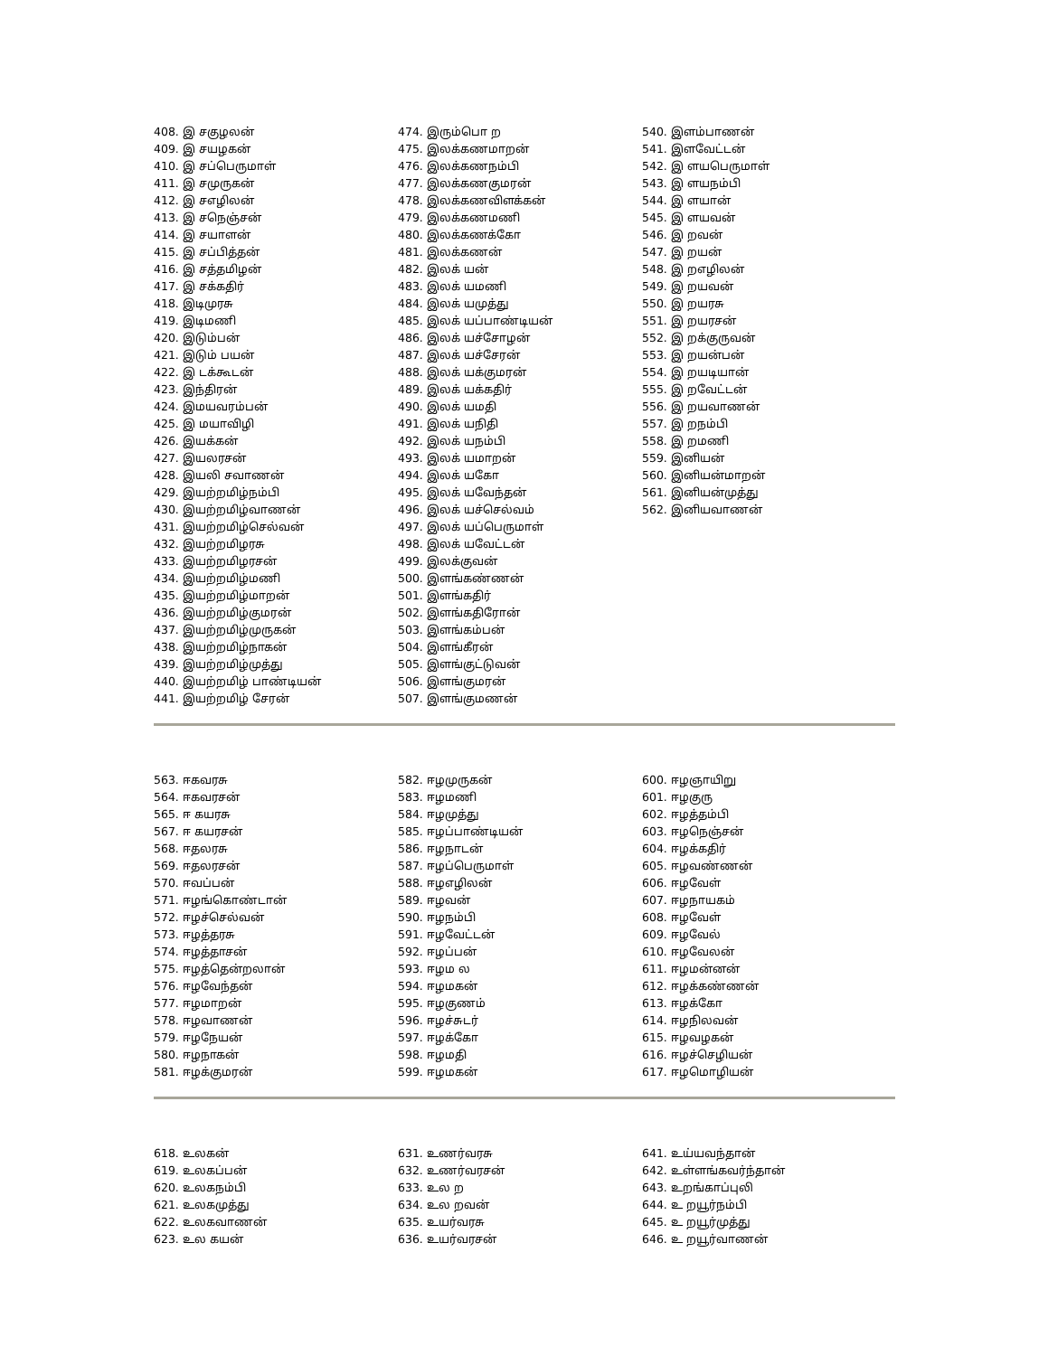408. இ சகுழலன்
409. இ சயழகன்
410. இ சப்பெருமாள்
411. இ சமுருகன்
412. இ சஎழிலன்
413. இ சநெஞ்சன்
414. இ சயாளன்
415. இ சப்பித்தன்
416. இ சத்தமிழன்
417. இ சக்கதிர்
418. இடிமுரசு
419. இடிமணி
420. இடும்பன்
421. இடும் பயன்
422. இ டக்கூடன்
423. இந்திரன்
424. இமயவரம்பன்
425. இ மயாவிழி
426. இயக்கன்
427. இயலரசன்
428. இயலி சவாணன்
429. இயற்றமிழ்நம்பி
430. இயற்றமிழ்வாணன்
431. இயற்றமிழ்செல்வன்
432. இயற்றமிழரசு
433. இயற்றமிழரசன்
434. இயற்றமிழ்மணி
435. இயற்றமிழ்மாறன்
436. இயற்றமிழ்குமரன்
437. இயற்றமிழ்முருகன்
438. இயற்றமிழ்நாகன்
439. இயற்றமிழ்முத்து
440. இயற்றமிழ் பாண்டியன்
441. இயற்றமிழ் சேரன்
474. இரும்பொ ற
475. இலக்கணமாறன்
476. இலக்கணநம்பி
477. இலக்கணகுமரன்
478. இலக்கணவிளக்கன்
479. இலக்கணமணி
480. இலக்கணக்கோ
481. இலக்கணன்
482. இலக் யன்
483. இலக் யமணி
484. இலக் யமுத்து
485. இலக் யப்பாண்டியன்
486. இலக் யச்சோழன்
487. இலக் யச்சேரன்
488. இலக் யக்குமரன்
489. இலக் யக்கதிர்
490. இலக் யமதி
491. இலக் யநிதி
492. இலக் யநம்பி
493. இலக் யமாறன்
494. இலக் யகோ
495. இலக் யவேந்தன்
496. இலக் யச்செல்வம்
497. இலக் யப்பெருமாள்
498. இலக் யவேட்டன்
499. இலக்குவன்
500. இளங்கண்ணன்
501. இளங்கதிர்
502. இளங்கதிரோன்
503. இளங்கம்பன்
504. இளங்கீரன்
505. இளங்குட்டுவன்
506. இளங்குமரன்
507. இளங்குமணன்
540. இளம்பாணன்
541. இளவேட்டன்
542. இ ளயபெருமாள்
543. இ ளயநம்பி
544. இ ளயான்
545. இ ளயவன்
546. இ றவன்
547. இ றயன்
548. இ றஎழிலன்
549. இ றயவன்
550. இ றயரசு
551. இ றயரசன்
552. இ றக்குருவன்
553. இ றயன்பன்
554. இ றயடியான்
555. இ றவேட்டன்
556. இ றயவாணன்
557. இ றநம்பி
558. இ றமணி
559. இனியன்
560. இனியன்மாறன்
561. இனியன்முத்து
562. இனியவாணன்
563. ஈகவரசு
564. ஈகவரசன்
565. ஈ கயரசு
567. ஈ கயரசன்
568. ஈதலரசு
569. ஈதலரசன்
570. ஈவப்பன்
571. ஈழங்கொண்டான்
572. ஈழச்செல்வன்
573. ஈழத்தரசு
574. ஈழத்தாசன்
575. ஈழத்தென்றலான்
576. ஈழவேந்தன்
577. ஈழமாறன்
578. ஈழவாணன்
579. ஈழநேயன்
580. ஈழநாகன்
581. ஈழக்குமரன்
582. ஈழமுருகன்
583. ஈழமணி
584. ஈழமுத்து
585. ஈழப்பாண்டியன்
586. ஈழநாடன்
587. ஈழப்பெருமாள்
588. ஈழஎழிலன்
589. ஈழவன்
590. ஈழநம்பி
591. ஈழவேட்டன்
592. ஈழப்பன்
593. ஈழம ல
594. ஈழமகன்
595. ஈழகுணம்
596. ஈழச்சுடர்
597. ஈழக்கோ
598. ஈழமதி
599. ஈழமகன்
600. ஈழஞாயிறு
601. ஈழகுரு
602. ஈழத்தம்பி
603. ஈழநெஞ்சன்
604. ஈழக்கதிர்
605. ஈழவண்ணன்
606. ஈழவேள்
607. ஈழநாயகம்
608. ஈழவேள்
609. ஈழவேல்
610. ஈழவேலன்
611. ஈழமன்னன்
612. ஈழக்கண்ணன்
613. ஈழக்கோ
614. ஈழநிலவன்
615. ஈழவழகன்
616. ஈழச்செழியன்
617. ஈழமொழியன்
618. உலகன்
619. உலகப்பன்
620. உலகநம்பி
621. உலகமுத்து
622. உலகவாணன்
623. உல கயன்
631. உணர்வரசு
632. உணர்வரசன்
633. உல ற
634. உல றவன்
635. உயர்வரசு
636. உயர்வரசன்
641. உய்யவந்தான்
642. உள்ளங்கவர்ந்தான்
643. உறங்காப்புலி
644. உ றயூர்நம்பி
645. உ றயூர்முத்து
646. உ றயூர்வாணன்